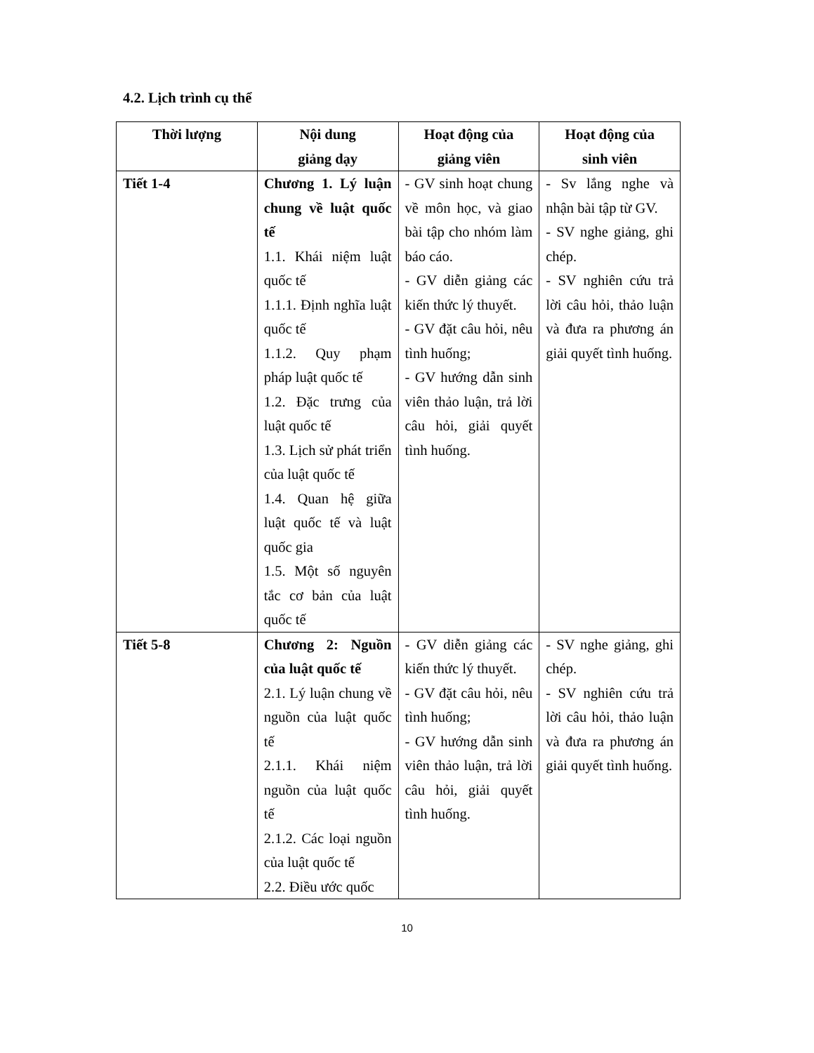4.2. Lịch trình cụ thể
| Thời lượng | Nội dung giảng dạy | Hoạt động của giảng viên | Hoạt động của sinh viên |
| --- | --- | --- | --- |
| Tiết 1-4 | Chương 1. Lý luận chung về luật quốc tế 1.1. Khái niệm luật quốc tế 1.1.1. Định nghĩa luật quốc tế 1.1.2. Quy phạm pháp luật quốc tế 1.2. Đặc trưng của luật quốc tế 1.3. Lịch sử phát triển của luật quốc tế 1.4. Quan hệ giữa luật quốc tế và luật quốc gia 1.5. Một số nguyên tắc cơ bản của luật quốc tế | - GV sinh hoạt chung về môn học, và giao bài tập cho nhóm làm báo cáo. - GV diễn giảng các kiến thức lý thuyết. - GV đặt câu hỏi, nêu tình huống; - GV hướng dẫn sinh viên thảo luận, trả lời câu hỏi, giải quyết tình huống. | - Sv lắng nghe và nhận bài tập từ GV. - SV nghe giảng, ghi chép. - SV nghiên cứu trả lời câu hỏi, thảo luận và đưa ra phương án giải quyết tình huống. |
| Tiết 5-8 | Chương 2: Nguồn của luật quốc tế 2.1. Lý luận chung về nguồn của luật quốc tế 2.1.1. Khái niệm nguồn của luật quốc tế 2.1.2. Các loại nguồn của luật quốc tế 2.2. Điều ước quốc | - GV diễn giảng các kiến thức lý thuyết. - GV đặt câu hỏi, nêu tình huống; - GV hướng dẫn sinh viên thảo luận, trả lời câu hỏi, giải quyết tình huống. | - SV nghe giảng, ghi chép. - SV nghiên cứu trả lời câu hỏi, thảo luận và đưa ra phương án giải quyết tình huống. |
10